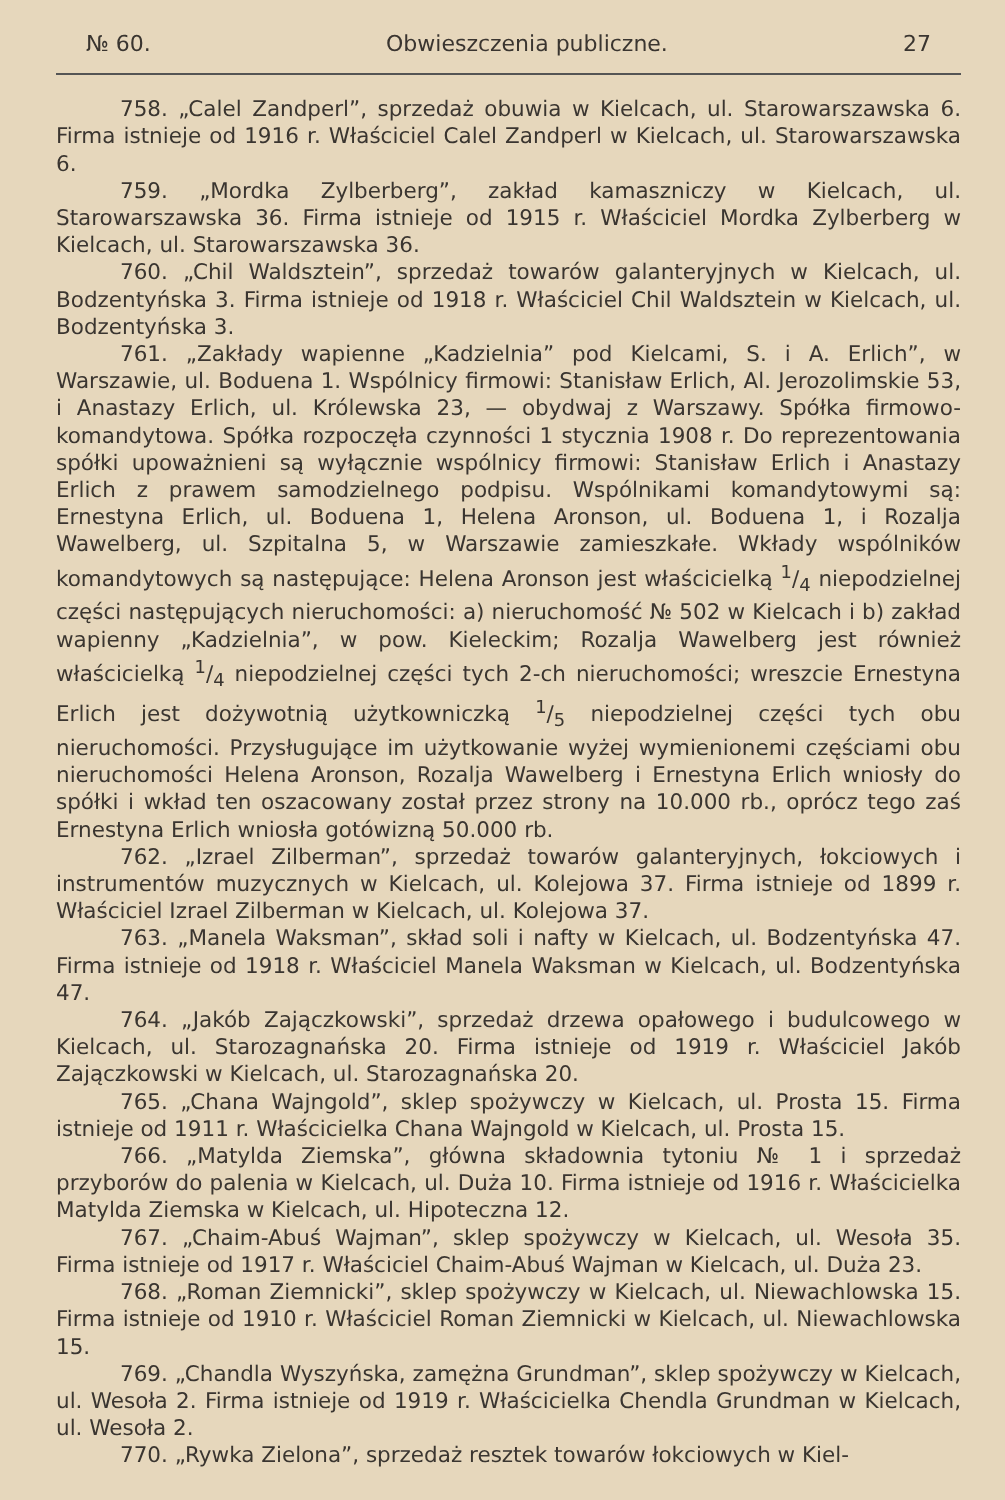№ 60. Obwieszczenia publiczne. 27
758. „Calel Zandperl”, sprzedaż obuwia w Kielcach, ul. Starowarszawska 6. Firma istnieje od 1916 r. Właściciel Calel Zandperl w Kielcach, ul. Starowarszawska 6.
759. „Mordka Zylberberg”, zakład kamaszniczy w Kielcach, ul. Starowarszawska 36. Firma istnieje od 1915 r. Właściciel Mordka Zylberberg w Kielcach, ul. Starowarszawska 36.
760. „Chil Waldsztein”, sprzedaż towarów galanteryjnych w Kielcach, ul. Bodzentyńska 3. Firma istnieje od 1918 r. Właściciel Chil Waldsztein w Kielcach, ul. Bodzentyńska 3.
761. „Zakłady wapienne „Kadzielnia” pod Kielcami, S. i A. Erlich”, w Warszawie, ul. Boduena 1. Wspólnicy firmowi: Stanisław Erlich, Al. Jerozolimskie 53, i Anastazy Erlich, ul. Królewska 23, — obydwaj z Warszawy. Spółka firmowo-komandytowa. Spółka rozpoczęła czynności 1 stycznia 1908 r. Do reprezentowania spółki upoważnieni są wyłącznie wspólnicy firmowi: Stanisław Erlich i Anastazy Erlich z prawem samodzielnego podpisu. Wspólnikami komandytowymi są: Ernestyna Erlich, ul. Boduena 1, Helena Aronson, ul. Boduena 1, i Rozalja Wawelberg, ul. Szpitalna 5, w Warszawie zamieszkałe. Wkłady wspólników komandytowych są następujące: Helena Aronson jest właścicielką 1/4 niepodzielnej części następujących nieruchomości: a) nieruchomość № 502 w Kielcach i b) zakład wapienny „Kadzielnia”, w pow. Kieleckim; Rozalja Wawelberg jest również właścicielką 1/4 niepodzielnej części tych 2-ch nieruchomości; wreszcie Ernestyna Erlich jest dożywotnią użytkowniczką 1/5 niepodzielnej części tych obu nieruchomości. Przysługujące im użytkowanie wyżej wymienionemi częściami obu nieruchomości Helena Aronson, Rozalja Wawelberg i Ernestyna Erlich wniosły do spółki i wkład ten oszacowany został przez strony na 10.000 rb., oprócz tego zaś Ernestyna Erlich wniosła gotówizną 50.000 rb.
762. „Izrael Zilberman”, sprzedaż towarów galanteryjnych, łokciowych i instrumentów muzycznych w Kielcach, ul. Kolejowa 37. Firma istnieje od 1899 r. Właściciel Izrael Zilberman w Kielcach, ul. Kolejowa 37.
763. „Manela Waksman”, skład soli i nafty w Kielcach, ul. Bodzentyńska 47. Firma istnieje od 1918 r. Właściciel Manela Waksman w Kielcach, ul. Bodzentyńska 47.
764. „Jakób Zajączkowski”, sprzedaż drzewa opałowego i budulcowego w Kielcach, ul. Starozagnańska 20. Firma istnieje od 1919 r. Właściciel Jakób Zajączkowski w Kielcach, ul. Starozagnańska 20.
765. „Chana Wajngold”, sklep spożywczy w Kielcach, ul. Prosta 15. Firma istnieje od 1911 r. Właścicielka Chana Wajngold w Kielcach, ul. Prosta 15.
766. „Matylda Ziemska”, główna składownia tytoniu № 1 i sprzedaż przyborów do palenia w Kielcach, ul. Duża 10. Firma istnieje od 1916 r. Właścicielka Matylda Ziemska w Kielcach, ul. Hipoteczna 12.
767. „Chaim-Abuś Wajman”, sklep spożywczy w Kielcach, ul. Wesoła 35. Firma istnieje od 1917 r. Właściciel Chaim-Abuś Wajman w Kielcach, ul. Duża 23.
768. „Roman Ziemnicki”, sklep spożywczy w Kielcach, ul. Niewachlowska 15. Firma istnieje od 1910 r. Właściciel Roman Ziemnicki w Kielcach, ul. Niewachlowska 15.
769. „Chandla Wyszyńska, zamężna Grundman”, sklep spożywczy w Kielcach, ul. Wesoła 2. Firma istnieje od 1919 r. Właścicielka Chendla Grundman w Kielcach, ul. Wesoła 2.
770. „Rywka Zielona”, sprzedaż resztek towarów łokciowych w Kiel-